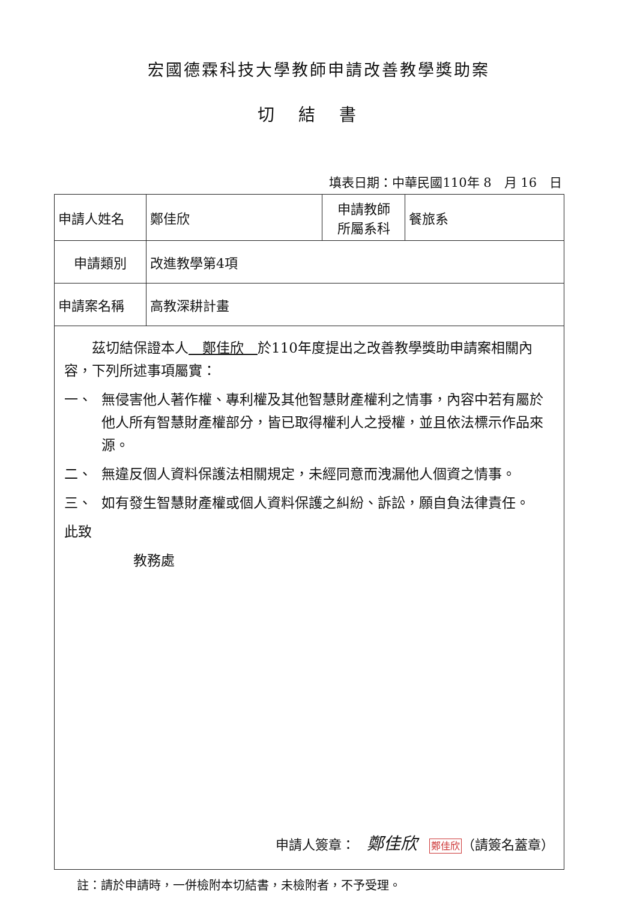宏國德霖科技大學教師申請改善教學獎助案
切結書
填表日期：中華民國110年 8　月 16　日
| 申請人姓名 | 鄭佳欣 | 申請教師 所屬系科 | 餐旅系 |
| 申請類別 | 改進教學第4項 | | |
| 申請案名稱 | 高教深耕計畫 | | |
| 茲切結保證本人 鄭佳欣 於110年度提出之改善教學獎助申請案相關內容，下列所述事項屬實： 一、 無侵害他人著作權、專利權及其他智慧財產權利之情事，內容中若有屬於他人所有智慧財產權部分，皆已取得權利人之授權，並且依法標示作品來源。 二、 無違反個人資料保護法相關規定，未經同意而洩漏他人個資之情事。 三、 如有發生智慧財產權或個人資料保護之糾紛、訴訟，願自負法律責任。 此致 教務處 申請人簽章： 鄭佳欣 鄭佳欣 （請簽名蓋章） | | | |
註：請於申請時，一併檢附本切結書，未檢附者，不予受理。